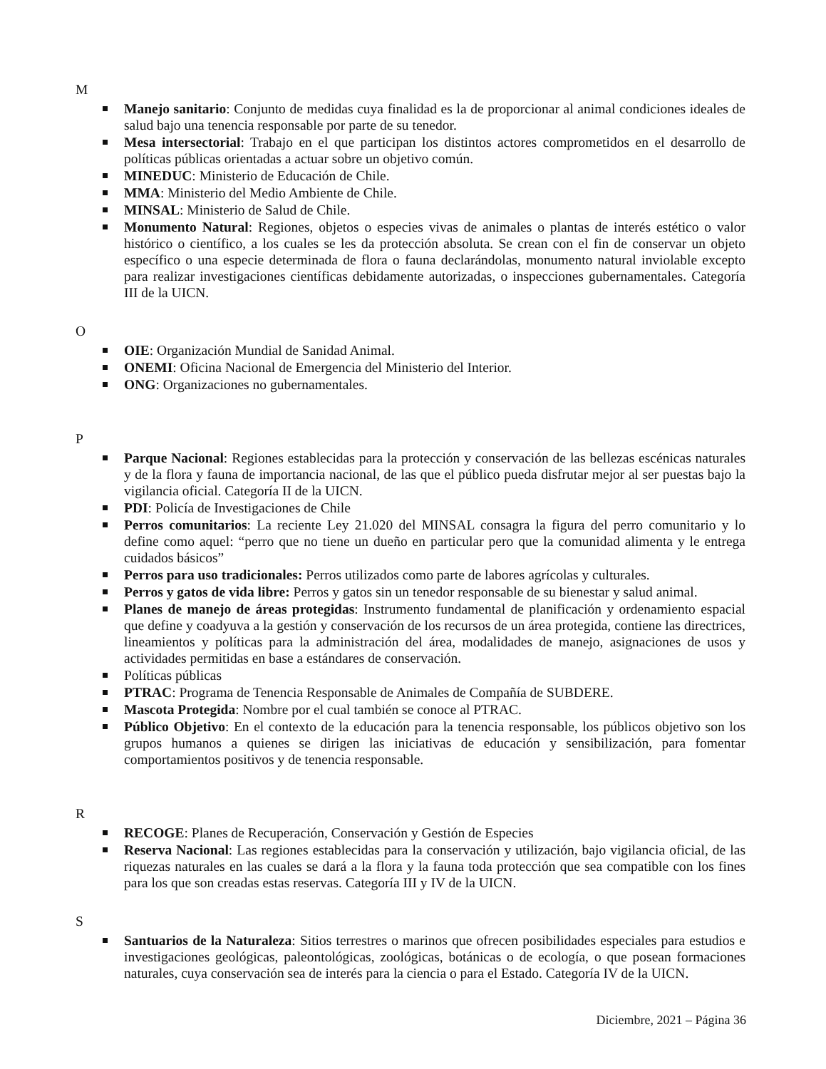M
Manejo sanitario: Conjunto de medidas cuya finalidad es la de proporcionar al animal condiciones ideales de salud bajo una tenencia responsable por parte de su tenedor.
Mesa intersectorial: Trabajo en el que participan los distintos actores comprometidos en el desarrollo de políticas públicas orientadas a actuar sobre un objetivo común.
MINEDUC: Ministerio de Educación de Chile.
MMA: Ministerio del Medio Ambiente de Chile.
MINSAL: Ministerio de Salud de Chile.
Monumento Natural: Regiones, objetos o especies vivas de animales o plantas de interés estético o valor histórico o científico, a los cuales se les da protección absoluta. Se crean con el fin de conservar un objeto específico o una especie determinada de flora o fauna declarándolas, monumento natural inviolable excepto para realizar investigaciones científicas debidamente autorizadas, o inspecciones gubernamentales. Categoría III de la UICN.
O
OIE: Organización Mundial de Sanidad Animal.
ONEMI: Oficina Nacional de Emergencia del Ministerio del Interior.
ONG: Organizaciones no gubernamentales.
P
Parque Nacional: Regiones establecidas para la protección y conservación de las bellezas escénicas naturales y de la flora y fauna de importancia nacional, de las que el público pueda disfrutar mejor al ser puestas bajo la vigilancia oficial. Categoría II de la UICN.
PDI: Policía de Investigaciones de Chile
Perros comunitarios: La reciente Ley 21.020 del MINSAL consagra la figura del perro comunitario y lo define como aquel: “perro que no tiene un dueño en particular pero que la comunidad alimenta y le entrega cuidados básicos”
Perros para uso tradicionales: Perros utilizados como parte de labores agrícolas y culturales.
Perros y gatos de vida libre: Perros y gatos sin un tenedor responsable de su bienestar y salud animal.
Planes de manejo de áreas protegidas: Instrumento fundamental de planificación y ordenamiento espacial que define y coadyuva a la gestión y conservación de los recursos de un área protegida, contiene las directrices, lineamientos y políticas para la administración del área, modalidades de manejo, asignaciones de usos y actividades permitidas en base a estándares de conservación.
Políticas públicas
PTRAC: Programa de Tenencia Responsable de Animales de Compañía de SUBDERE.
Mascota Protegida: Nombre por el cual también se conoce al PTRAC.
Público Objetivo: En el contexto de la educación para la tenencia responsable, los públicos objetivo son los grupos humanos a quienes se dirigen las iniciativas de educación y sensibilización, para fomentar comportamientos positivos y de tenencia responsable.
R
RECOGE: Planes de Recuperación, Conservación y Gestión de Especies
Reserva Nacional: Las regiones establecidas para la conservación y utilización, bajo vigilancia oficial, de las riquezas naturales en las cuales se dará a la flora y la fauna toda protección que sea compatible con los fines para los que son creadas estas reservas. Categoría III y IV de la UICN.
S
Santuarios de la Naturaleza: Sitios terrestres o marinos que ofrecen posibilidades especiales para estudios e investigaciones geológicas, paleontológicas, zoológicas, botánicas o de ecología, o que posean formaciones naturales, cuya conservación sea de interés para la ciencia o para el Estado. Categoría IV de la UICN.
Diciembre, 2021 – Página 36